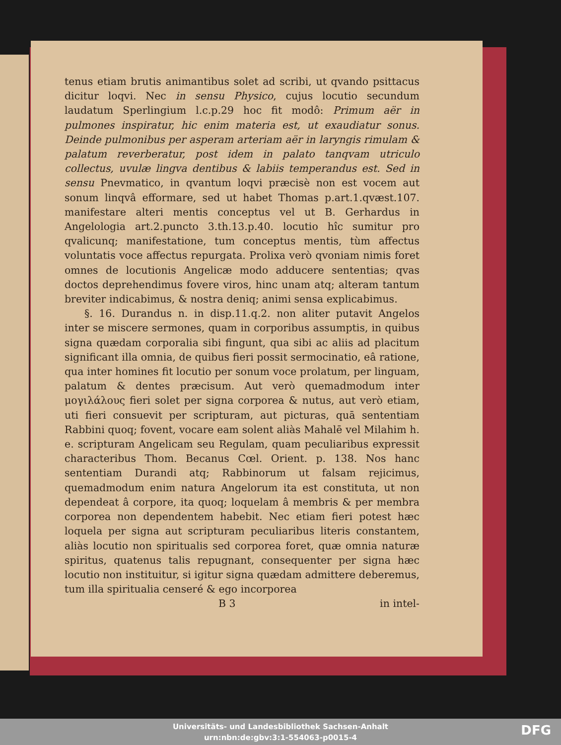tenus etiam brutis animantibus solet ad scribi, ut qvando psittacus dicitur loqvi. Nec in sensu Physico, cujus locutio secundum laudatum Sperlingium l.c.p.29 hoc fit modô: Primum aër in pulmones inspiratur, hic enim materia est, ut exaudiatur sonus. Deinde pulmonibus per asperam arteriam aër in laryngis rimulam & palatum reverberatur, post idem in palato tanqvam utriculo collectus, uvulæ lingva dentibus & labiis temperandus est. Sed in sensu Pnevmatico, in qvantum loqvi præcisè non est vocem aut sonum linqvâ efformare, sed ut habet Thomas p.art.1.qvæst.107. manifestare alteri mentis conceptus vel ut B. Gerhardus in Angelologia art.2.puncto 3.th.13.p.40. locutio hîc sumitur pro qvalicunq; manifestatione, tum conceptus mentis, tùm affectus voluntatis voce affectus repurgata. Prolixa verò qvoniam nimis foret omnes de locutionis Angelicæ modo adducere sententias; qvas doctos deprehendimus fovere viros, hinc unam atq; alteram tantum breviter indicabimus, & nostra deniq; animi sensa explicabimus.
§. 16. Durandus n. in disp.11.q.2. non aliter putavit Angelos inter se miscere sermones, quam in corporibus assumptis, in quibus signa quædam corporalia sibi fingunt, qua sibi ac aliis ad placitum significant illa omnia, de quibus fieri possit sermocinatio, eâ ratione, qua inter homines fit locutio per sonum voce prolatum, per linguam, palatum & dentes præcisum. Aut verò quemadmodum inter μογιλάλους fieri solet per signa corporea & nutus, aut verò etiam, uti fieri consuevit per scripturam, aut picturas, quā sententiam Rabbini quoq; fovent, vocare eam solent aliàs Mahalē vel Milahim h. e. scripturam Angelicam seu Regulam, quam peculiaribus expressit characteribus Thom. Becanus Cœl. Orient. p. 138. Nos hanc sententiam Durandi atq; Rabbinorum ut falsam rejicimus, quemadmodum enim natura Angelorum ita est constituta, ut non dependeat â corpore, ita quoq; loquelam â membris & per membra corporea non dependentem habebit. Nec etiam fieri potest hæc loquela per signa aut scripturam peculiaribus literis constantem, aliàs locutio non spiritualis sed corporea foret, quæ omnia naturæ spiritus, quatenus talis repugnant, consequenter per signa hæc locutio non instituitur, si igitur signa quædam admittere deberemus, tum illa spiritualia censeré & ego incorporea
B 3 in intel-
Universitäts- und Landesbibliothek Sachsen-Anhalt
urn:nbn:de:gbv:3:1-554063-p0015-4
DFG